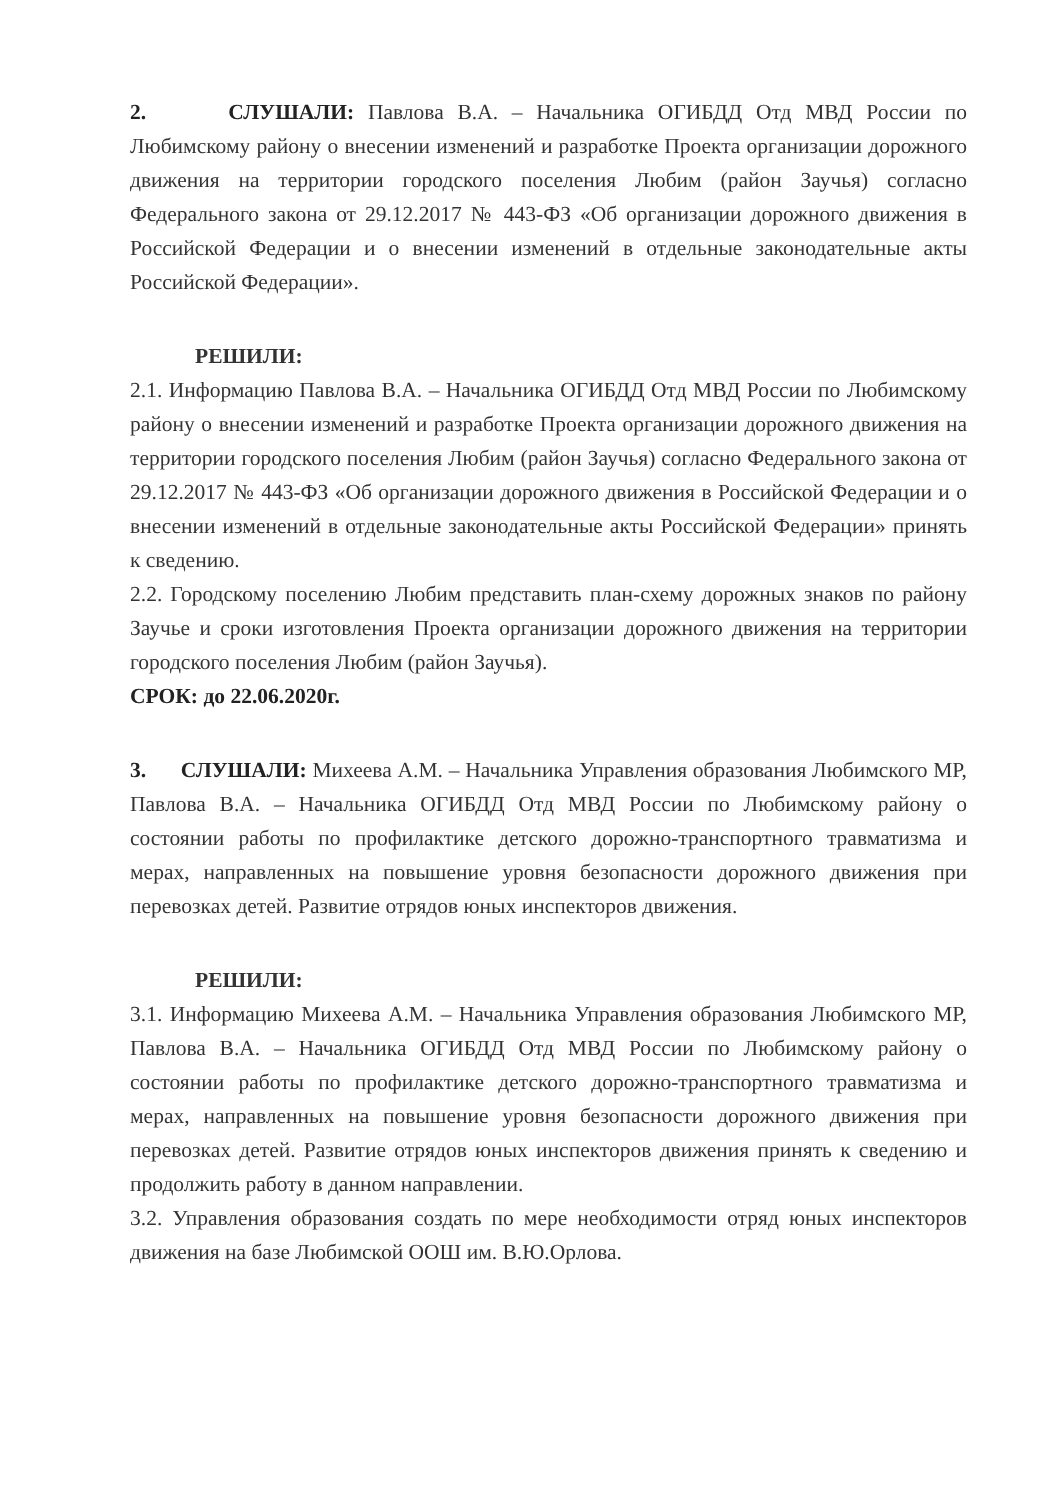2. СЛУШАЛИ: Павлова В.А. – Начальника ОГИБДД Отд МВД России по Любимскому району о внесении изменений и разработке Проекта организации дорожного движения на территории городского поселения Любим (район Заучья) согласно Федерального закона от 29.12.2017 № 443-ФЗ «Об организации дорожного движения в Российской Федерации и о внесении изменений в отдельные законодательные акты Российской Федерации».
РЕШИЛИ:
2.1. Информацию Павлова В.А. – Начальника ОГИБДД Отд МВД России по Любимскому району о внесении изменений и разработке Проекта организации дорожного движения на территории городского поселения Любим (район Заучья) согласно Федерального закона от 29.12.2017 № 443-ФЗ «Об организации дорожного движения в Российской Федерации и о внесении изменений в отдельные законодательные акты Российской Федерации» принять к сведению.
2.2. Городскому поселению Любим представить план-схему дорожных знаков по району Заучье и сроки изготовления Проекта организации дорожного движения на территории городского поселения Любим (район Заучья).
СРОК: до 22.06.2020г.
3. СЛУШАЛИ: Михеева А.М. – Начальника Управления образования Любимского МР, Павлова В.А. – Начальника ОГИБДД Отд МВД России по Любимскому району о состоянии работы по профилактике детского дорожно-транспортного травматизма и мерах, направленных на повышение уровня безопасности дорожного движения при перевозках детей. Развитие отрядов юных инспекторов движения.
РЕШИЛИ:
3.1. Информацию Михеева А.М. – Начальника Управления образования Любимского МР, Павлова В.А. – Начальника ОГИБДД Отд МВД России по Любимскому району о состоянии работы по профилактике детского дорожно-транспортного травматизма и мерах, направленных на повышение уровня безопасности дорожного движения при перевозках детей. Развитие отрядов юных инспекторов движения принять к сведению и продолжить работу в данном направлении.
3.2. Управления образования создать по мере необходимости отряд юных инспекторов движения на базе Любимской ООШ им. В.Ю.Орлова.